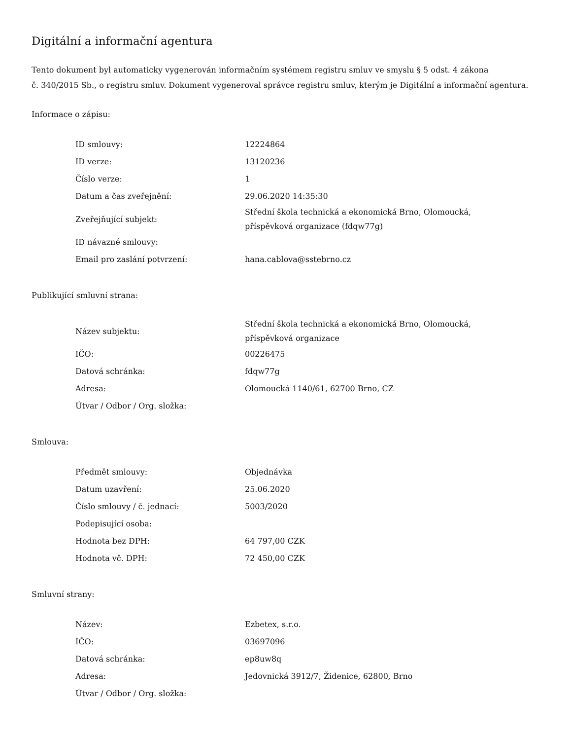Digitální a informační agentura
Tento dokument byl automaticky vygenerován informačním systémem registru smluv ve smyslu § 5 odst. 4 zákona
č. 340/2015 Sb., o registru smluv. Dokument vygeneroval správce registru smluv, kterým je Digitální a informační agentura.
Informace o zápisu:
| ID smlouvy: | 12224864 |
| ID verze: | 13120236 |
| Číslo verze: | 1 |
| Datum a čas zveřejnění: | 29.06.2020 14:35:30 |
| Zveřejňující subjekt: | Střední škola technická a ekonomická Brno, Olomoucká, příspěvková organizace (fdqw77g) |
| ID návazné smlouvy: | |
| Email pro zaslání potvrzení: | hana.cablova@sstebrno.cz |
Publikující smluvní strana:
| Název subjektu: | Střední škola technická a ekonomická Brno, Olomoucká, příspěvková organizace |
| IČO: | 00226475 |
| Datová schránka: | fdqw77g |
| Adresa: | Olomoucká 1140/61, 62700 Brno, CZ |
| Útvar / Odbor / Org. složka: | |
Smlouva:
| Předmět smlouvy: | Objednávka |
| Datum uzavření: | 25.06.2020 |
| Číslo smlouvy / č. jednací: | 5003/2020 |
| Podepisující osoba: | |
| Hodnota bez DPH: | 64 797,00 CZK |
| Hodnota vč. DPH: | 72 450,00 CZK |
Smluvní strany:
| Název: | Ezbetex, s.r.o. |
| IČO: | 03697096 |
| Datová schránka: | ep8uw8q |
| Adresa: | Jedovnická 3912/7, Židenice, 62800, Brno |
| Útvar / Odbor / Org. složka: | |